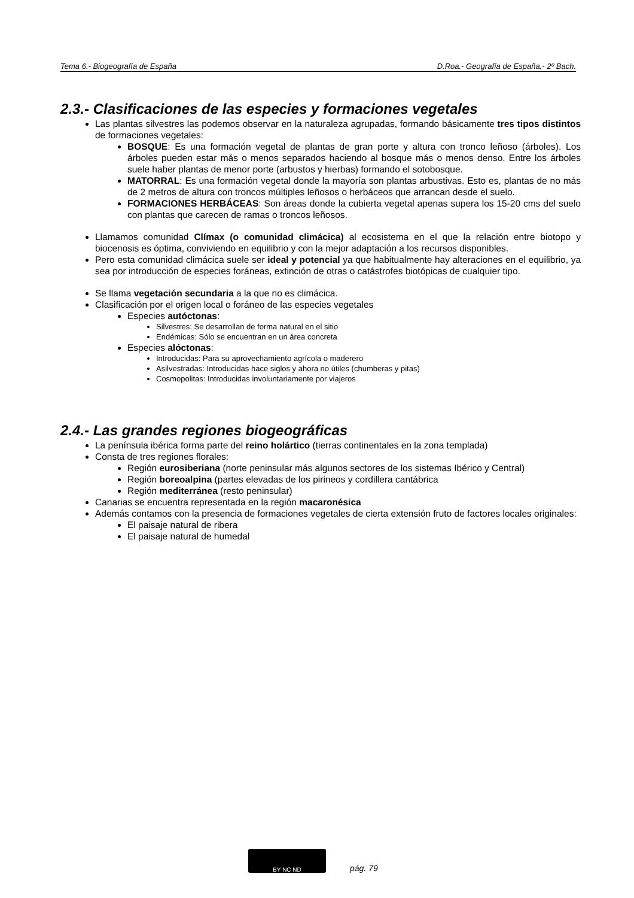Tema 6.- Biogeografía de España D.Roa.- Geografía de España.- 2º Bach.
2.3.- Clasificaciones de las especies y formaciones vegetales
Las plantas silvestres las podemos observar en la naturaleza agrupadas, formando básicamente tres tipos distintos de formaciones vegetales:
BOSQUE: Es una formación vegetal de plantas de gran porte y altura con tronco leñoso (árboles). Los árboles pueden estar más o menos separados haciendo al bosque más o menos denso. Entre los árboles suele haber plantas de menor porte (arbustos y hierbas) formando el sotobosque.
MATORRAL: Es una formación vegetal donde la mayoría son plantas arbustivas. Esto es, plantas de no más de 2 metros de altura con troncos múltiples leñosos o herbáceos que arrancan desde el suelo.
FORMACIONES HERBÁCEAS: Son áreas donde la cubierta vegetal apenas supera los 15-20 cms del suelo con plantas que carecen de ramas o troncos leñosos.
Llamamos comunidad Clímax (o comunidad climácica) al ecosistema en el que la relación entre biotopo y biocenosis es óptima, conviviendo en equilibrio y con la mejor adaptación a los recursos disponibles.
Pero esta comunidad climácica suele ser ideal y potencial ya que habitualmente hay alteraciones en el equilibrio, ya sea por introducción de especies foráneas, extinción de otras o catástrofes biotópicas de cualquier tipo.
Se llama vegetación secundaria a la que no es climácica.
Clasificación por el origen local o foráneo de las especies vegetales
Especies autóctonas:
Silvestres: Se desarrollan de forma natural en el sitio
Endémicas: Sólo se encuentran en un área concreta
Especies alóctonas:
Introducidas: Para su aprovechamiento agrícola o maderero
Asilvestradas: Introducidas hace siglos y ahora no útiles (chumberas y pitas)
Cosmopolitas: Introducidas involuntariamente por viajeros
2.4.- Las grandes regiones biogeográficas
La península ibérica forma parte del reino holártico (tierras continentales en la zona templada)
Consta de tres regiones florales:
Región eurosiberiana (norte peninsular más algunos sectores de los sistemas Ibérico y Central)
Región boreoalpina (partes elevadas de los pirineos y cordillera cantábrica
Región mediterránea (resto peninsular)
Canarias se encuentra representada en la región macaronésica
Además contamos con la presencia de formaciones vegetales de cierta extensión fruto de factores locales originales:
El paisaje natural de ribera
El paisaje natural de humedal
BY NC ND
pág. 79